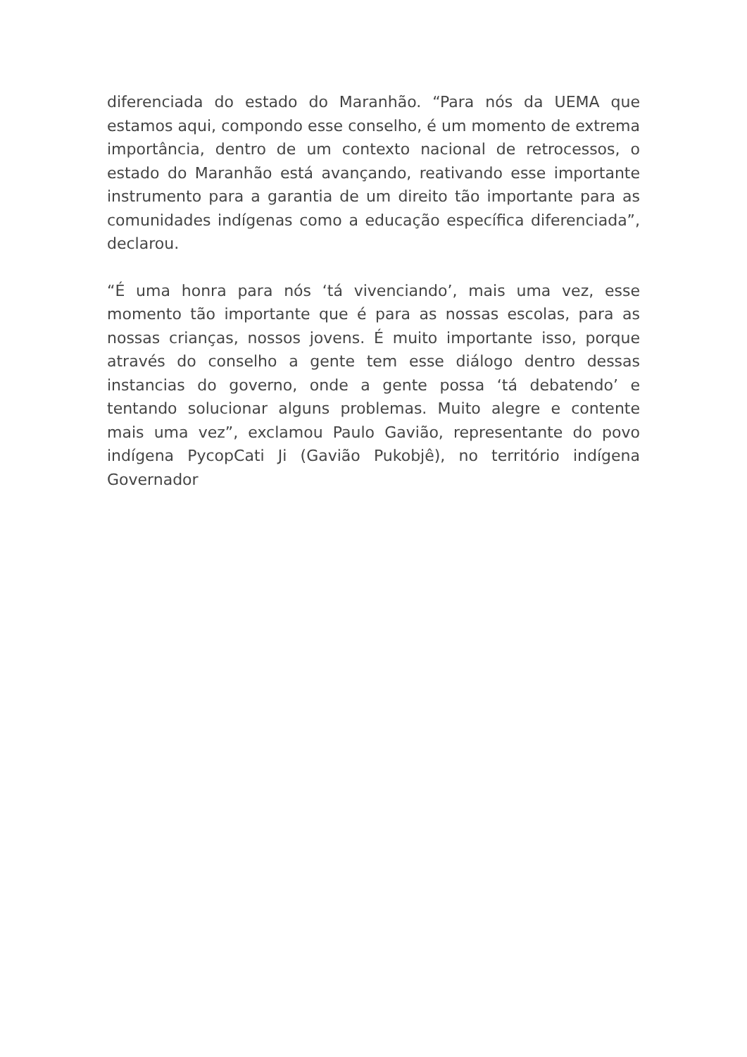diferenciada do estado do Maranhão. “Para nós da UEMA que estamos aqui, compondo esse conselho, é um momento de extrema importância, dentro de um contexto nacional de retrocessos, o estado do Maranhão está avançando, reativando esse importante instrumento para a garantia de um direito tão importante para as comunidades indígenas como a educação específica diferenciada”, declarou.
“É uma honra para nós ‘tá vivenciando’, mais uma vez, esse momento tão importante que é para as nossas escolas, para as nossas crianças, nossos jovens. É muito importante isso, porque através do conselho a gente tem esse diálogo dentro dessas instancias do governo, onde a gente possa ‘tá debatendo’ e tentando solucionar alguns problemas. Muito alegre e contente mais uma vez”, exclamou Paulo Gavião, representante do povo indígena PycopCati Ji (Gavião Pukobjê), no território indígena Governador